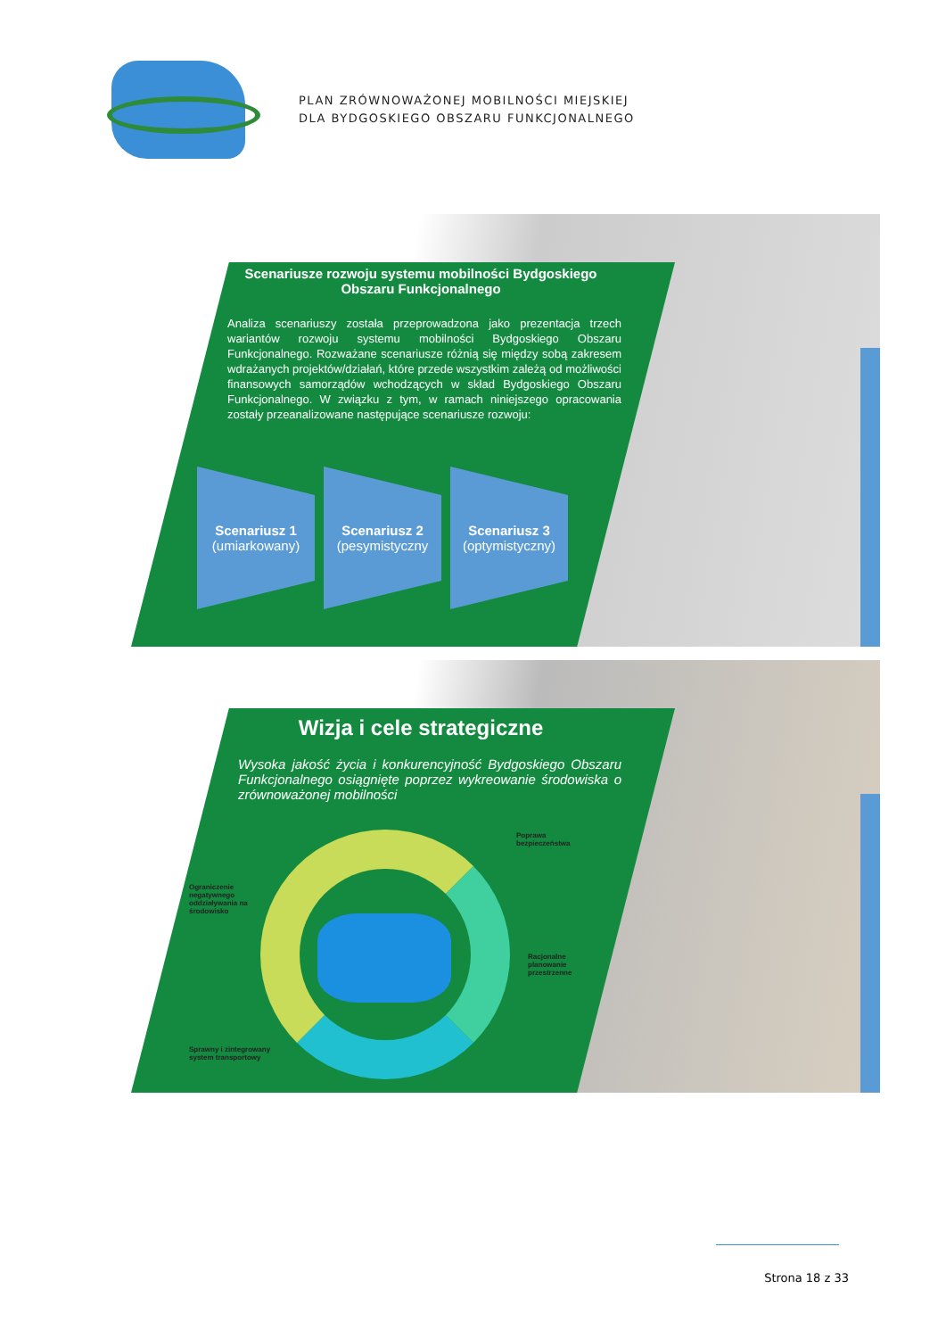PLAN ZRÓWNOWAŻONEJ MOBILNOŚCI MIEJSKIEJ
DLA BYDGOSKIEGO OBSZARU FUNKCJONALNEGO
Scenariusze rozwoju systemu mobilności Bydgoskiego Obszaru Funkcjonalnego
Analiza scenariuszy została przeprowadzona jako prezentacja trzech wariantów rozwoju systemu mobilności Bydgoskiego Obszaru Funkcjonalnego. Rozważane scenariusze różnią się między sobą zakresem wdrażanych projektów/działań, które przede wszystkim zależą od możliwości finansowych samorządów wchodzących w skład Bydgoskiego Obszaru Funkcjonalnego. W związku z tym, w ramach niniejszego opracowania zostały przeanalizowane następujące scenariusze rozwoju:
Scenariusz 1
(umiarkowany)
Scenariusz 2
(pesymistyczny
Scenariusz 3
(optymistyczny)
Wizja i cele strategiczne
Wysoka jakość życia i konkurencyjność Bydgoskiego Obszaru Funkcjonalnego osiągnięte poprzez wykreowanie środowiska o zrównoważonej mobilności
Poprawa
bezpieczeństwa
Ograniczenie
negatywnego
oddziaływania na
środowisko
Racjonalne
planowanie
przestrzenne
Sprawny i zintegrowany
system transportowy
Strona 18 z 33